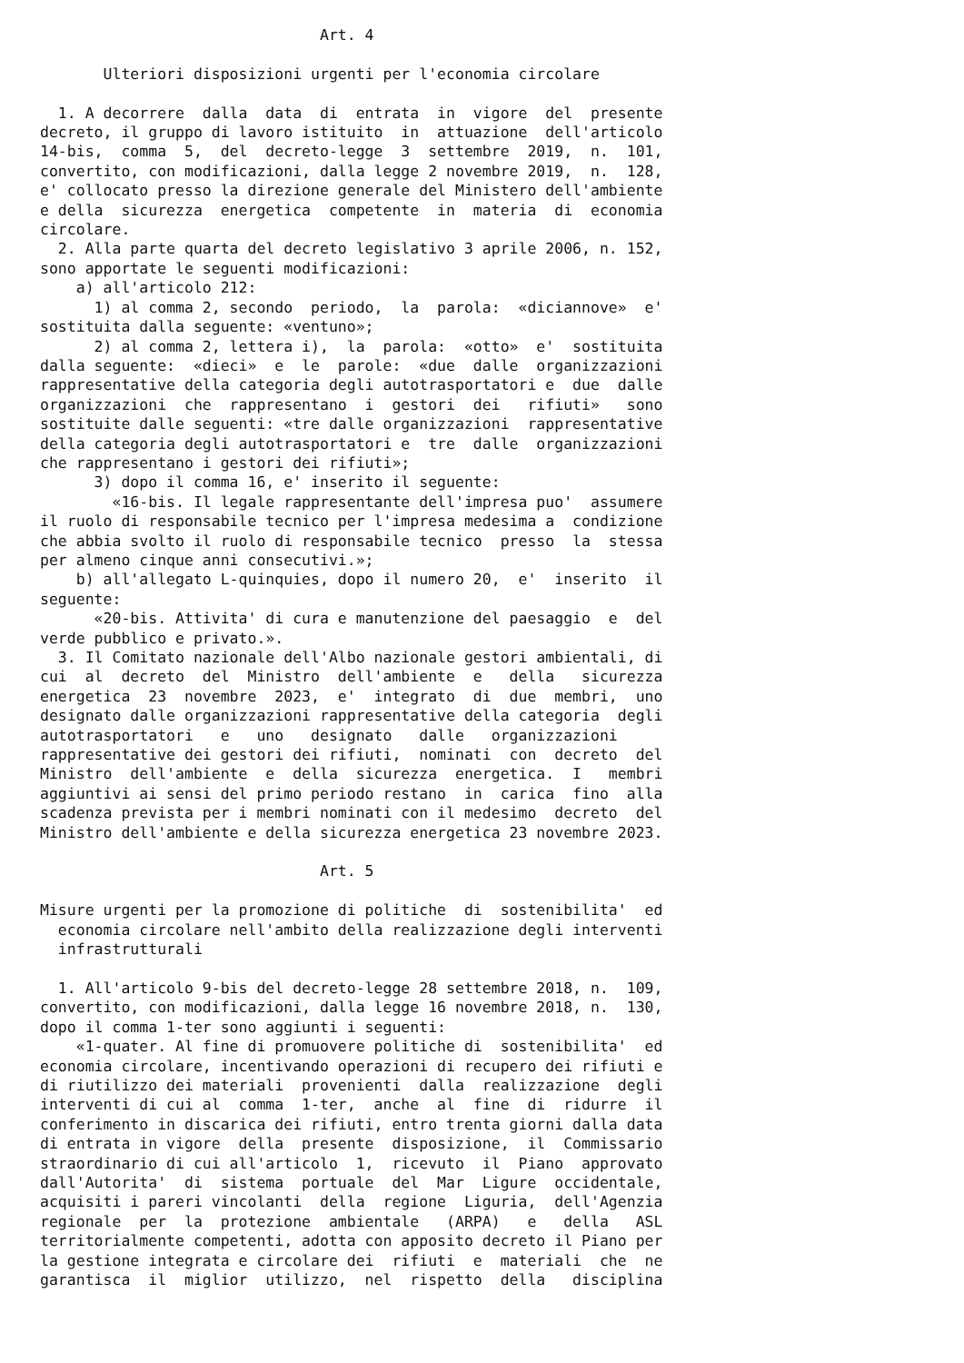Art. 4

       Ulteriori disposizioni urgenti per l'economia circolare

  1. A decorrere  dalla  data  di  entrata  in  vigore  del  presente
decreto, il gruppo di lavoro istituito  in  attuazione  dell'articolo
14-bis,  comma  5,  del  decreto-legge  3  settembre  2019,  n.  101,
convertito, con modificazioni, dalla legge 2 novembre 2019,  n.  128,
e' collocato presso la direzione generale del Ministero dell'ambiente
e della  sicurezza  energetica  competente  in  materia  di  economia
circolare.
  2. Alla parte quarta del decreto legislativo 3 aprile 2006, n. 152,
sono apportate le seguenti modificazioni:
    a) all'articolo 212:
      1) al comma 2, secondo  periodo,  la  parola:  «diciannove»  e'
sostituita dalla seguente: «ventuno»;
      2) al comma 2, lettera i),  la  parola:  «otto»  e'  sostituita
dalla seguente:  «dieci»  e  le  parole:  «due  dalle  organizzazioni
rappresentative della categoria degli autotrasportatori e  due  dalle
organizzazioni  che  rappresentano  i  gestori  dei   rifiuti»   sono
sostituite dalle seguenti: «tre dalle organizzazioni  rappresentative
della categoria degli autotrasportatori e  tre  dalle  organizzazioni
che rappresentano i gestori dei rifiuti»;
      3) dopo il comma 16, e' inserito il seguente:
        «16-bis. Il legale rappresentante dell'impresa puo'  assumere
il ruolo di responsabile tecnico per l'impresa medesima a  condizione
che abbia svolto il ruolo di responsabile tecnico  presso  la  stessa
per almeno cinque anni consecutivi.»;
    b) all'allegato L-quinquies, dopo il numero 20,  e'  inserito  il
seguente:
      «20-bis. Attivita' di cura e manutenzione del paesaggio  e  del
verde pubblico e privato.».
  3. Il Comitato nazionale dell'Albo nazionale gestori ambientali, di
cui  al  decreto  del  Ministro  dell'ambiente  e   della   sicurezza
energetica  23  novembre  2023,  e'  integrato  di  due  membri,  uno
designato dalle organizzazioni rappresentative della categoria  degli
autotrasportatori   e   uno   designato   dalle   organizzazioni
rappresentative dei gestori dei rifiuti,  nominati  con  decreto  del
Ministro  dell'ambiente  e  della  sicurezza  energetica.  I   membri
aggiuntivi ai sensi del primo periodo restano  in  carica  fino  alla
scadenza prevista per i membri nominati con il medesimo  decreto  del
Ministro dell'ambiente e della sicurezza energetica 23 novembre 2023.

                               Art. 5

Misure urgenti per la promozione di politiche  di  sostenibilita'  ed
  economia circolare nell'ambito della realizzazione degli interventi
  infrastrutturali

  1. All'articolo 9-bis del decreto-legge 28 settembre 2018, n.  109,
convertito, con modificazioni, dalla legge 16 novembre 2018, n.  130,
dopo il comma 1-ter sono aggiunti i seguenti:
    «1-quater. Al fine di promuovere politiche di  sostenibilita'  ed
economia circolare, incentivando operazioni di recupero dei rifiuti e
di riutilizzo dei materiali  provenienti  dalla  realizzazione  degli
interventi di cui al  comma  1-ter,  anche  al  fine  di  ridurre  il
conferimento in discarica dei rifiuti, entro trenta giorni dalla data
di entrata in vigore  della  presente  disposizione,  il  Commissario
straordinario di cui all'articolo  1,  ricevuto  il  Piano  approvato
dall'Autorita'  di  sistema  portuale  del  Mar  Ligure  occidentale,
acquisiti i pareri vincolanti  della  regione  Liguria,  dell'Agenzia
regionale  per  la  protezione  ambientale   (ARPA)   e   della   ASL
territorialmente competenti, adotta con apposito decreto il Piano per
la gestione integrata e circolare dei  rifiuti  e  materiali  che  ne
garantisca  il  miglior  utilizzo,  nel  rispetto  della   disciplina